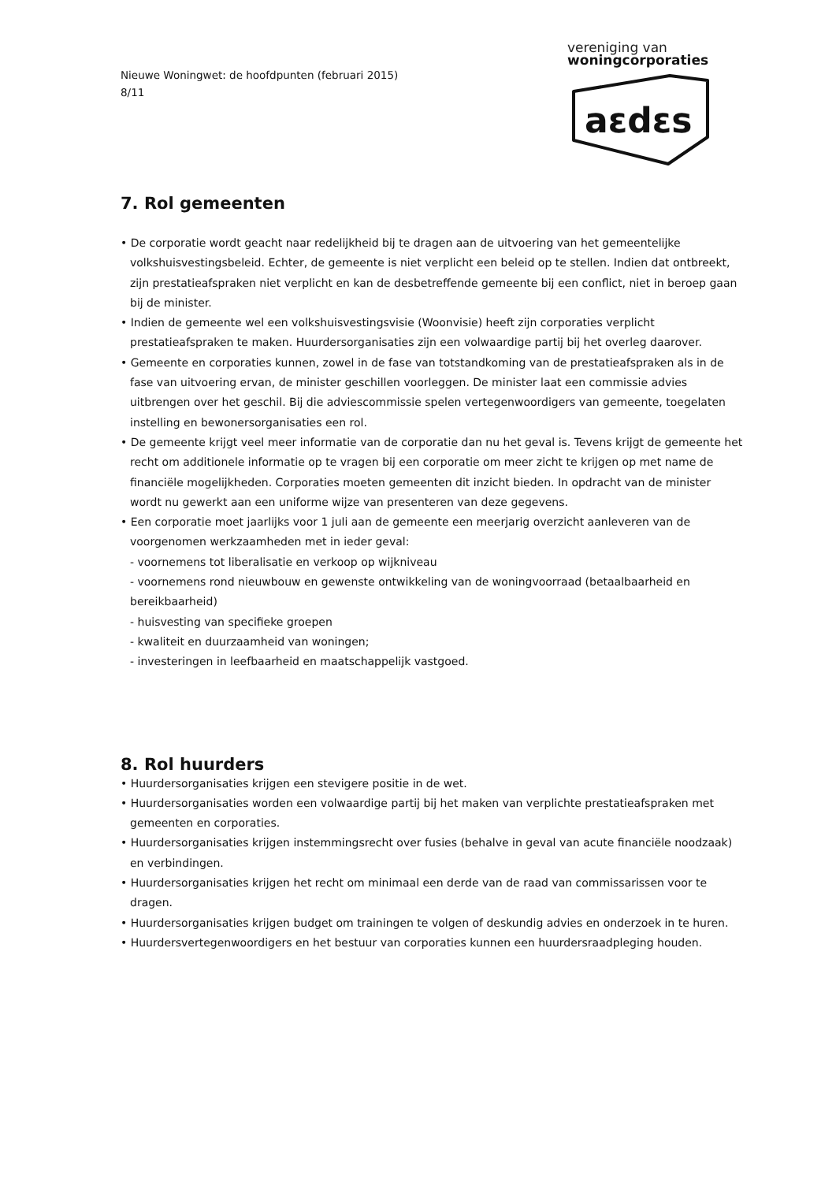Nieuwe Woningwet: de hoofdpunten (februari 2015)
8/11
vereniging van
woningcorporaties
aεdεs
7. Rol gemeenten
• De corporatie wordt geacht naar redelijkheid bij te dragen aan de uitvoering van het gemeentelijke volkshuisvestingsbeleid. Echter, de gemeente is niet verplicht een beleid op te stellen. Indien dat ontbreekt, zijn prestatieafspraken niet verplicht en kan de desbetreffende gemeente bij een conflict, niet in beroep gaan bij de minister.
• Indien de gemeente wel een volkshuisvestingsvisie (Woonvisie) heeft zijn corporaties verplicht prestatieafspraken te maken. Huurdersorganisaties zijn een volwaardige partij bij het overleg daarover.
• Gemeente en corporaties kunnen, zowel in de fase van totstandkoming van de prestatieafspraken als in de fase van uitvoering ervan, de minister geschillen voorleggen. De minister laat een commissie advies uitbrengen over het geschil. Bij die adviescommissie spelen vertegenwoordigers van gemeente, toegelaten instelling en bewonersorganisaties een rol.
• De gemeente krijgt veel meer informatie van de corporatie dan nu het geval is. Tevens krijgt de gemeente het recht om additionele informatie op te vragen bij een corporatie om meer zicht te krijgen op met name de financiële mogelijkheden. Corporaties moeten gemeenten dit inzicht bieden. In opdracht van de minister wordt nu gewerkt aan een uniforme wijze van presenteren van deze gegevens.
• Een corporatie moet jaarlijks voor 1 juli aan de gemeente een meerjarig overzicht aanleveren van de voorgenomen werkzaamheden met in ieder geval:
- voornemens tot liberalisatie en verkoop op wijkniveau
- voornemens rond nieuwbouw en gewenste ontwikkeling van de woningvoorraad (betaalbaarheid en bereikbaarheid)
- huisvesting van specifieke groepen
- kwaliteit en duurzaamheid van woningen;
- investeringen in leefbaarheid en maatschappelijk vastgoed.
8. Rol huurders
• Huurdersorganisaties krijgen een stevigere positie in de wet.
• Huurdersorganisaties worden een volwaardige partij bij het maken van verplichte prestatieafspraken met gemeenten en corporaties.
• Huurdersorganisaties krijgen instemmingsrecht over fusies (behalve in geval van acute financiële noodzaak) en verbindingen.
• Huurdersorganisaties krijgen het recht om minimaal een derde van de raad van commissarissen voor te dragen.
• Huurdersorganisaties krijgen budget om trainingen te volgen of deskundig advies en onderzoek in te huren.
• Huurdersvertegenwoordigers en het bestuur van corporaties kunnen een huurdersraadpleging houden.